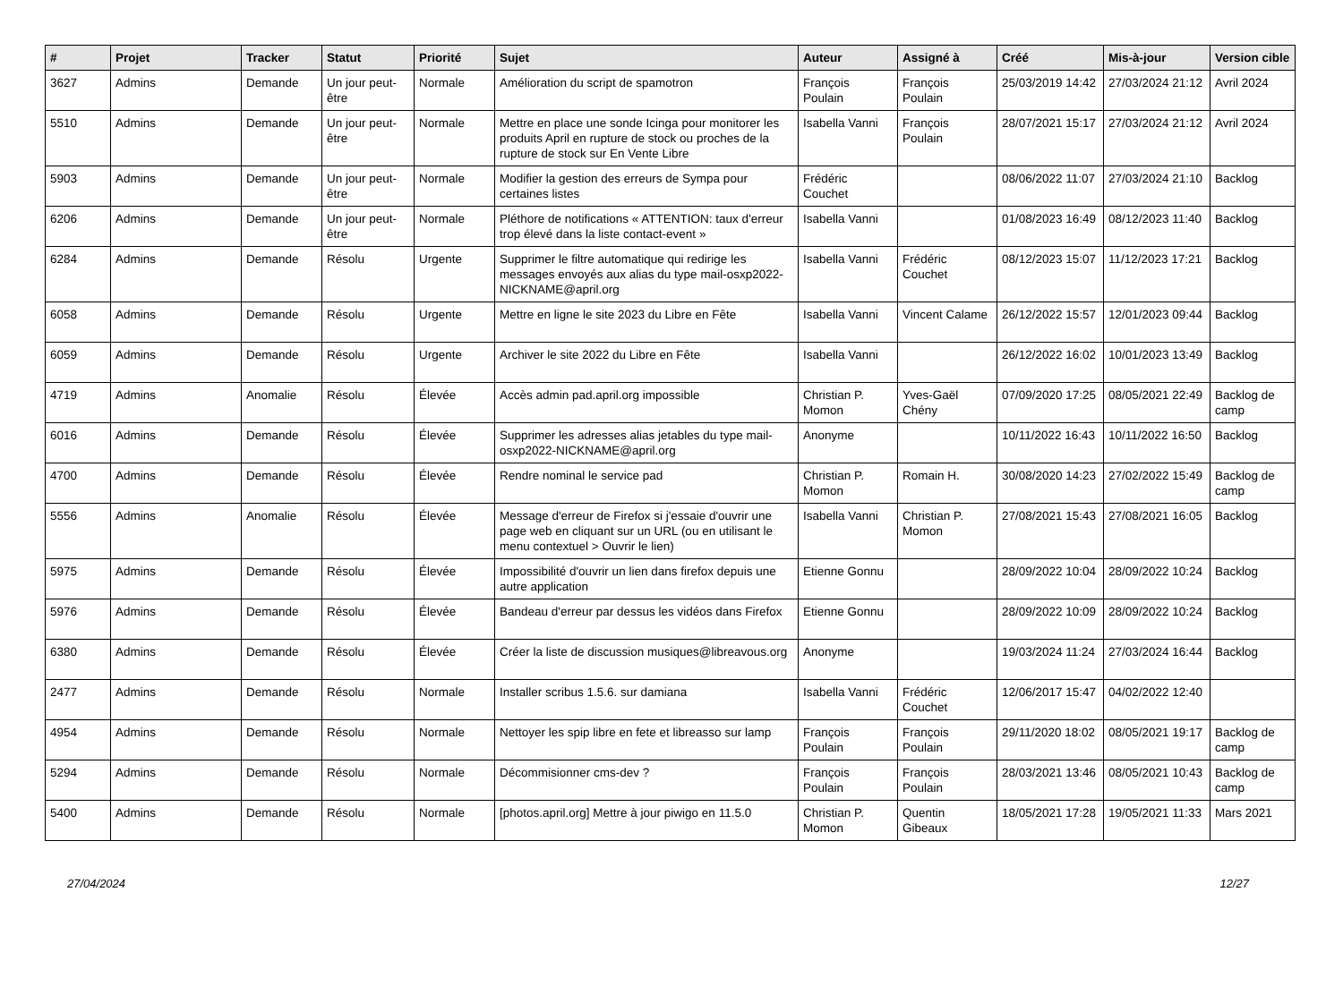| # | Projet | Tracker | Statut | Priorité | Sujet | Auteur | Assigné à | Créé | Mis-à-jour | Version cible |
| --- | --- | --- | --- | --- | --- | --- | --- | --- | --- | --- |
| 3627 | Admins | Demande | Un jour peut-être | Normale | Amélioration du script de spamotron | François Poulain | François Poulain | 25/03/2019 14:42 | 27/03/2024 21:12 | Avril 2024 |
| 5510 | Admins | Demande | Un jour peut-être | Normale | Mettre en place une sonde Icinga pour monitorer les produits April en rupture de stock ou proches de la rupture de stock sur En Vente Libre | Isabella Vanni | François Poulain | 28/07/2021 15:17 | 27/03/2024 21:12 | Avril 2024 |
| 5903 | Admins | Demande | Un jour peut-être | Normale | Modifier la gestion des erreurs de Sympa pour certaines listes | Frédéric Couchet | | 08/06/2022 11:07 | 27/03/2024 21:10 | Backlog |
| 6206 | Admins | Demande | Un jour peut-être | Normale | Pléthore de notifications « ATTENTION: taux d'erreur trop élevé dans la liste contact-event » | Isabella Vanni | | 01/08/2023 16:49 | 08/12/2023 11:40 | Backlog |
| 6284 | Admins | Demande | Résolu | Urgente | Supprimer le filtre automatique qui redirige les messages envoyés aux alias du type mail-osxp2022-NICKNAME@april.org | Isabella Vanni | Frédéric Couchet | 08/12/2023 15:07 | 11/12/2023 17:21 | Backlog |
| 6058 | Admins | Demande | Résolu | Urgente | Mettre en ligne le site 2023 du Libre en Fête | Isabella Vanni | Vincent Calame | 26/12/2022 15:57 | 12/01/2023 09:44 | Backlog |
| 6059 | Admins | Demande | Résolu | Urgente | Archiver le site 2022 du Libre en Fête | Isabella Vanni | | 26/12/2022 16:02 | 10/01/2023 13:49 | Backlog |
| 4719 | Admins | Anomalie | Résolu | Élevée | Accès admin pad.april.org impossible | Christian P. Momon | Yves-Gaël Chény | 07/09/2020 17:25 | 08/05/2021 22:49 | Backlog de camp |
| 6016 | Admins | Demande | Résolu | Élevée | Supprimer les adresses alias jetables du type mail-osxp2022-NICKNAME@april.org | Anonyme | | 10/11/2022 16:43 | 10/11/2022 16:50 | Backlog |
| 4700 | Admins | Demande | Résolu | Élevée | Rendre nominal le service pad | Christian P. Momon | Romain H. | 30/08/2020 14:23 | 27/02/2022 15:49 | Backlog de camp |
| 5556 | Admins | Anomalie | Résolu | Élevée | Message d'erreur de Firefox si j'essaie d'ouvrir une page web en cliquant sur un URL (ou en utilisant le menu contextuel > Ouvrir le lien) | Isabella Vanni | Christian P. Momon | 27/08/2021 15:43 | 27/08/2021 16:05 | Backlog |
| 5975 | Admins | Demande | Résolu | Élevée | Impossibilité d'ouvrir un lien dans firefox depuis une autre application | Etienne Gonnu | | 28/09/2022 10:04 | 28/09/2022 10:24 | Backlog |
| 5976 | Admins | Demande | Résolu | Élevée | Bandeau d'erreur par dessus les vidéos dans Firefox | Etienne Gonnu | | 28/09/2022 10:09 | 28/09/2022 10:24 | Backlog |
| 6380 | Admins | Demande | Résolu | Élevée | Créer la liste de discussion musiques@libreavous.org | Anonyme | | 19/03/2024 11:24 | 27/03/2024 16:44 | Backlog |
| 2477 | Admins | Demande | Résolu | Normale | Installer scribus 1.5.6. sur damiana | Isabella Vanni | Frédéric Couchet | 12/06/2017 15:47 | 04/02/2022 12:40 | |
| 4954 | Admins | Demande | Résolu | Normale | Nettoyer les spip libre en fete et libreasso sur lamp | François Poulain | François Poulain | 29/11/2020 18:02 | 08/05/2021 19:17 | Backlog de camp |
| 5294 | Admins | Demande | Résolu | Normale | Décommisionner cms-dev ? | François Poulain | François Poulain | 28/03/2021 13:46 | 08/05/2021 10:43 | Backlog de camp |
| 5400 | Admins | Demande | Résolu | Normale | [photos.april.org] Mettre à jour piwigo en 11.5.0 | Christian P. Momon | Quentin Gibeaux | 18/05/2021 17:28 | 19/05/2021 11:33 | Mars 2021 |
27/04/2024 12/27